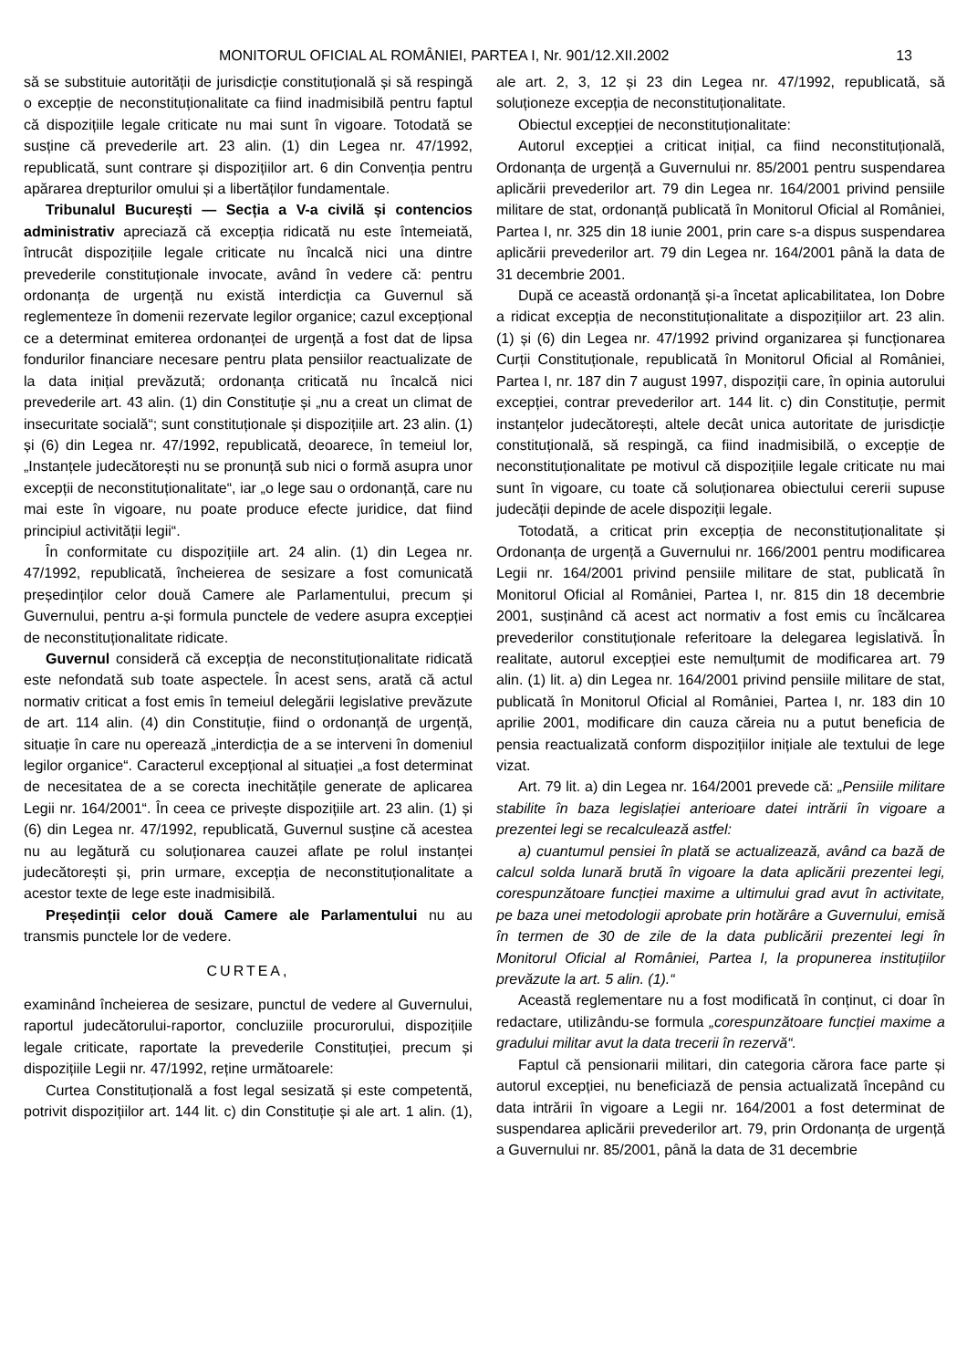MONITORUL OFICIAL AL ROMÂNIEI, PARTEA I, Nr. 901/12.XII.2002 13
să se substituie autorității de jurisdicție constituțională și să respingă o excepție de neconstituționalitate ca fiind inadmisibilă pentru faptul că dispozițiile legale criticate nu mai sunt în vigoare. Totodată se susține că prevederile art. 23 alin. (1) din Legea nr. 47/1992, republicată, sunt contrare și dispozițiilor art. 6 din Convenția pentru apărarea drepturilor omului și a libertăților fundamentale.
Tribunalul București — Secția a V-a civilă și contencios administrativ apreciază că excepția ridicată nu este întemeiată, întrucât dispozițiile legale criticate nu încalcă nici una dintre prevederile constituționale invocate, având în vedere că: pentru ordonanța de urgență nu există interdicția ca Guvernul să reglementeze în domenii rezervate legilor organice; cazul excepțional ce a determinat emiterea ordonanței de urgență a fost dat de lipsa fondurilor financiare necesare pentru plata pensiilor reactualizate de la data inițial prevăzută; ordonanța criticată nu încalcă nici prevederile art. 43 alin. (1) din Constituție și „nu a creat un climat de insecuritate socială“; sunt constituționale și dispozițiile art. 23 alin. (1) și (6) din Legea nr. 47/1992, republicată, deoarece, în temeiul lor, „Instanțele judecătorești nu se pronunță sub nici o formă asupra unor excepții de neconstituționalitate“, iar „o lege sau o ordonanță, care nu mai este în vigoare, nu poate produce efecte juridice, dat fiind principiul activității legii“.
În conformitate cu dispozițiile art. 24 alin. (1) din Legea nr. 47/1992, republicată, încheierea de sesizare a fost comunicată președinților celor două Camere ale Parlamentului, precum și Guvernului, pentru a-și formula punctele de vedere asupra excepției de neconstituționalitate ridicate.
Guvernul consideră că excepția de neconstituționalitate ridicată este nefondată sub toate aspectele. În acest sens, arată că actul normativ criticat a fost emis în temeiul delegării legislative prevăzute de art. 114 alin. (4) din Constituție, fiind o ordonanță de urgență, situație în care nu operează „interdicția de a se interveni în domeniul legilor organice“. Caracterul excepțional al situației „a fost determinat de necesitatea de a se corecta inechitățile generate de aplicarea Legii nr. 164/2001“. În ceea ce privește dispozițiile art. 23 alin. (1) și (6) din Legea nr. 47/1992, republicată, Guvernul susține că acestea nu au legătură cu soluționarea cauzei aflate pe rolul instanței judecătorești și, prin urmare, excepția de neconstituționalitate a acestor texte de lege este inadmisibilă.
Președinții celor două Camere ale Parlamentului nu au transmis punctele lor de vedere.
CURTEA,
examinând încheierea de sesizare, punctul de vedere al Guvernului, raportul judecătorului-raportor, concluziile procurorului, dispozițiile legale criticate, raportate la prevederile Constituției, precum și dispozițiile Legii nr. 47/1992, reține următoarele:
Curtea Constituțională a fost legal sesizată și este competentă, potrivit dispozițiilor art. 144 lit. c) din Constituție și ale art. 1 alin. (1), ale art. 2, 3, 12 și 23 din Legea nr. 47/1992, republicată, să soluționeze excepția de neconstituționalitate.
Obiectul excepției de neconstituționalitate:
Autorul excepției a criticat inițial, ca fiind neconstituțională, Ordonanța de urgență a Guvernului nr. 85/2001 pentru suspendarea aplicării prevederilor art. 79 din Legea nr. 164/2001 privind pensiile militare de stat, ordonanță publicată în Monitorul Oficial al României, Partea I, nr. 325 din 18 iunie 2001, prin care s-a dispus suspendarea aplicării prevederilor art. 79 din Legea nr. 164/2001 până la data de 31 decembrie 2001.
După ce această ordonanță și-a încetat aplicabilitatea, Ion Dobre a ridicat excepția de neconstituționalitate a dispozițiilor art. 23 alin. (1) și (6) din Legea nr. 47/1992 privind organizarea și funcționarea Curții Constituționale, republicată în Monitorul Oficial al României, Partea I, nr. 187 din 7 august 1997, dispoziții care, în opinia autorului excepției, contrar prevederilor art. 144 lit. c) din Constituție, permit instanțelor judecătorești, altele decât unica autoritate de jurisdicție constituțională, să respingă, ca fiind inadmisibilă, o excepție de neconstituționalitate pe motivul că dispozițiile legale criticate nu mai sunt în vigoare, cu toate că soluționarea obiectului cererii supuse judecății depinde de acele dispoziții legale.
Totodată, a criticat prin excepția de neconstituționalitate și Ordonanța de urgență a Guvernului nr. 166/2001 pentru modificarea Legii nr. 164/2001 privind pensiile militare de stat, publicată în Monitorul Oficial al României, Partea I, nr. 815 din 18 decembrie 2001, susținând că acest act normativ a fost emis cu încălcarea prevederilor constituționale referitoare la delegarea legislativă. În realitate, autorul excepției este nemulțumit de modificarea art. 79 alin. (1) lit. a) din Legea nr. 164/2001 privind pensiile militare de stat, publicată în Monitorul Oficial al României, Partea I, nr. 183 din 10 aprilie 2001, modificare din cauza căreia nu a putut beneficia de pensia reactualizată conform dispozițiilor inițiale ale textului de lege vizat.
Art. 79 lit. a) din Legea nr. 164/2001 prevede că: „Pensiile militare stabilite în baza legislației anterioare datei intrării în vigoare a prezentei legi se recalculează astfel:
a) cuantumul pensiei în plată se actualizează, având ca bază de calcul solda lunară brută în vigoare la data aplicării prezentei legi, corespunzătoare funcției maxime a ultimului grad avut în activitate, pe baza unei metodologii aprobate prin hotărâre a Guvernului, emisă în termen de 30 de zile de la data publicării prezentei legi în Monitorul Oficial al României, Partea I, la propunerea instituțiilor prevăzute la art. 5 alin. (1).“
Această reglementare nu a fost modificată în conținut, ci doar în redactare, utilizându-se formula „corespunzătoare funcției maxime a gradului militar avut la data trecerii în rezervă“.
Faptul că pensionarii militari, din categoria cărora face parte și autorul excepției, nu beneficiază de pensia actualizată începând cu data intrării în vigoare a Legii nr. 164/2001 a fost determinat de suspendarea aplicării prevederilor art. 79, prin Ordonanța de urgență a Guvernului nr. 85/2001, până la data de 31 decembrie